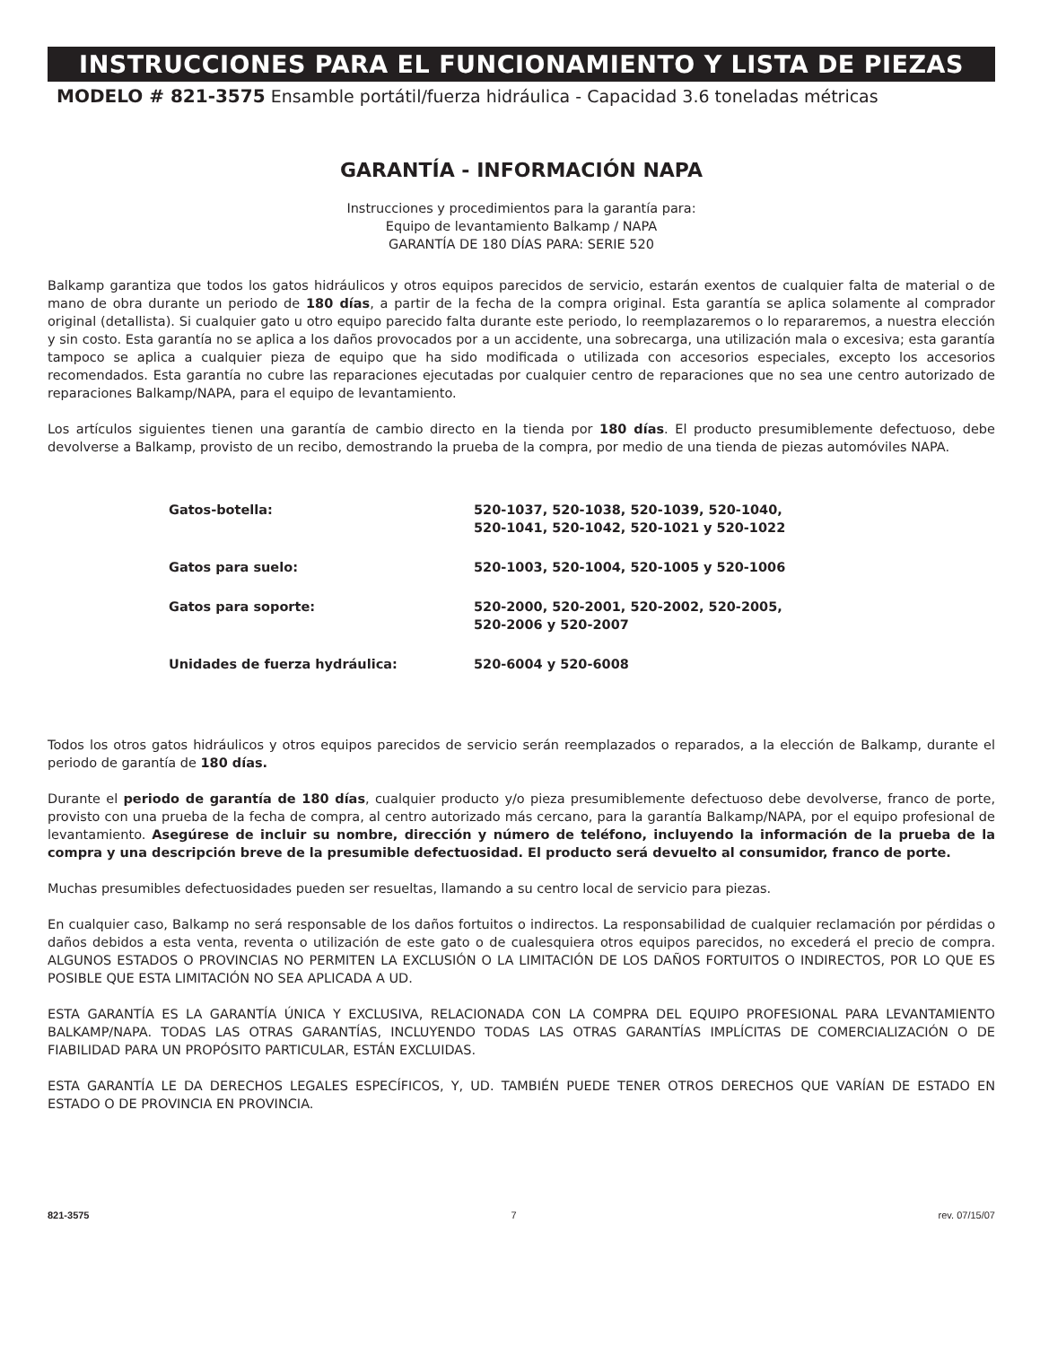INSTRUCCIONES PARA EL FUNCIONAMIENTO Y LISTA DE PIEZAS
MODELO # 821-3575 Ensamble portátil/fuerza hidráulica - Capacidad 3.6 toneladas métricas
GARANTÍA - INFORMACIÓN NAPA
Instrucciones y procedimientos para la garantía para:
Equipo de levantamiento Balkamp / NAPA
GARANTÍA DE 180 DÍAS PARA: SERIE 520
Balkamp garantiza que todos los gatos hidráulicos y otros equipos parecidos de servicio, estarán exentos de cualquier falta de material o de mano de obra durante un periodo de 180 días, a partir de la fecha de la compra original. Esta garantía se aplica solamente al comprador original (detallista). Si cualquier gato u otro equipo parecido falta durante este periodo, lo reemplazaremos o lo repararemos, a nuestra elección y sin costo. Esta garantía no se aplica a los daños provocados por a un accidente, una sobrecarga, una utilización mala o excesiva; esta garantía tampoco se aplica a cualquier pieza de equipo que ha sido modificada o utilizada con accesorios especiales, excepto los accesorios recomendados. Esta garantía no cubre las reparaciones ejecutadas por cualquier centro de reparaciones que no sea une centro autorizado de reparaciones Balkamp/NAPA, para el equipo de levantamiento.
Los artículos siguientes tienen una garantía de cambio directo en la tienda por 180 días. El producto presumiblemente defectuoso, debe devolverse a Balkamp, provisto de un recibo, demostrando la prueba de la compra, por medio de una tienda de piezas automóviles NAPA.
| Gatos-botella: | 520-1037, 520-1038, 520-1039, 520-1040, 520-1041, 520-1042, 520-1021 y 520-1022 |
| Gatos para suelo: | 520-1003, 520-1004, 520-1005 y 520-1006 |
| Gatos para soporte: | 520-2000, 520-2001, 520-2002, 520-2005, 520-2006 y 520-2007 |
| Unidades de fuerza hydráulica: | 520-6004 y 520-6008 |
Todos los otros gatos hidráulicos y otros equipos parecidos de servicio serán reemplazados o reparados, a la elección de Balkamp, durante el periodo de garantía de 180 días.
Durante el periodo de garantía de 180 días, cualquier producto y/o pieza presumiblemente defectuoso debe devolverse, franco de porte, provisto con una prueba de la fecha de compra, al centro autorizado más cercano, para la garantía Balkamp/NAPA, por el equipo profesional de levantamiento. Asegúrese de incluir su nombre, dirección y número de teléfono, incluyendo la información de la prueba de la compra y una descripción breve de la presumible defectuosidad. El producto será devuelto al consumidor, franco de porte.
Muchas presumibles defectuosidades pueden ser resueltas, llamando a su centro local de servicio para piezas.
En cualquier caso, Balkamp no será responsable de los daños fortuitos o indirectos. La responsabilidad de cualquier reclamación por pérdidas o daños debidos a esta venta, reventa o utilización de este gato o de cualesquiera otros equipos parecidos, no excederá el precio de compra. ALGUNOS ESTADOS O PROVINCIAS NO PERMITEN LA EXCLUSIÓN O LA LIMITACIÓN DE LOS DAÑOS FORTUITOS O INDIRECTOS, POR LO QUE ES POSIBLE QUE ESTA LIMITACIÓN NO SEA APLICADA A UD.
ESTA GARANTÍA ES LA GARANTÍA ÚNICA Y EXCLUSIVA, RELACIONADA CON LA COMPRA DEL EQUIPO PROFESIONAL PARA LEVANTAMIENTO BALKAMP/NAPA. TODAS LAS OTRAS GARANTÍAS, INCLUYENDO TODAS LAS OTRAS GARANTÍAS IMPLÍCITAS DE COMERCIALIZACIÓN O DE FIABILIDAD PARA UN PROPÓSITO PARTICULAR, ESTÁN EXCLUIDAS.
ESTA GARANTÍA LE DA DERECHOS LEGALES ESPECÍFICOS, Y, UD. TAMBIÉN PUEDE TENER OTROS DERECHOS QUE VARÍAN DE ESTADO EN ESTADO O DE PROVINCIA EN PROVINCIA.
821-3575 7 rev. 07/15/07